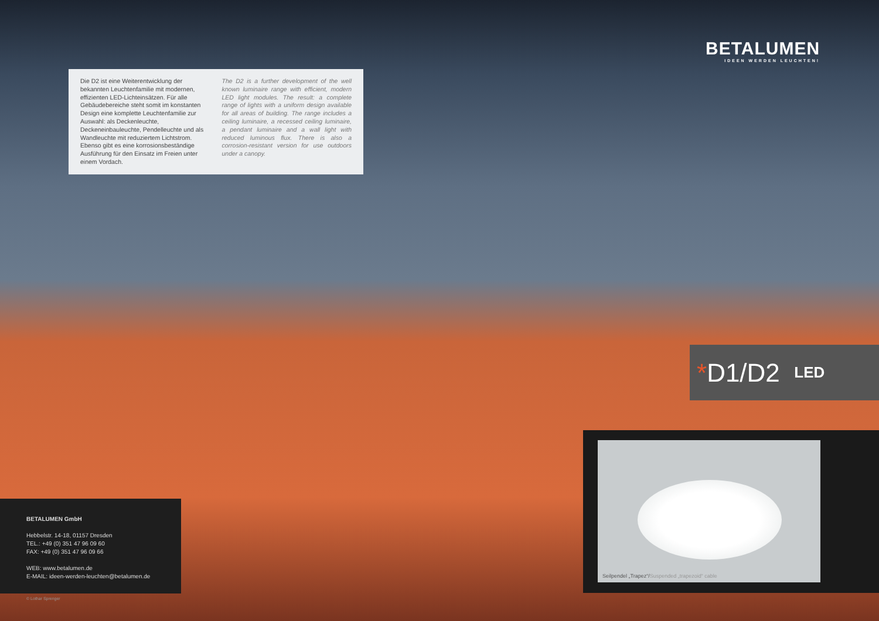BETALUMEN
IDEEN WERDEN LEUCHTEN!
Die D2 ist eine Weiterentwicklung der bekannten Leuchtenfamilie mit modernen, effizienten LED-Lichteinsätzen. Für alle Gebäudebereiche steht somit im konstanten Design eine komplette Leuchtenfamilie zur Auswahl: als Deckenleuchte, Deckeneinbauleuchte, Pendelleuchte und als Wandleuchte mit reduziertem Lichtstrom. Ebenso gibt es eine korrosionsbeständige Ausführung für den Einsatz im Freien unter einem Vordach.
The D2 is a further development of the well known luminaire range with efficient, modern LED light modules. The result: a complete range of lights with a uniform design available for all areas of building. The range includes a ceiling luminaire, a recessed ceiling luminaire, a pendant luminaire and a wall light with reduced luminous flux. There is also a corrosion-resistant version for use outdoors under a canopy.
* D1/D2 LED
Seilpendel „Trapez“/Suspended „trapezoid“ cable
BETALUMEN GmbH
Hebbelstr. 14-18, 01157 Dresden
TEL.: +49 (0) 351 47 96 09 60
FAX: +49 (0) 351 47 96 09 66
WEB: www.betalumen.de
E-MAIL: ideen-werden-leuchten@betalumen.de
© Lothar Sprenger